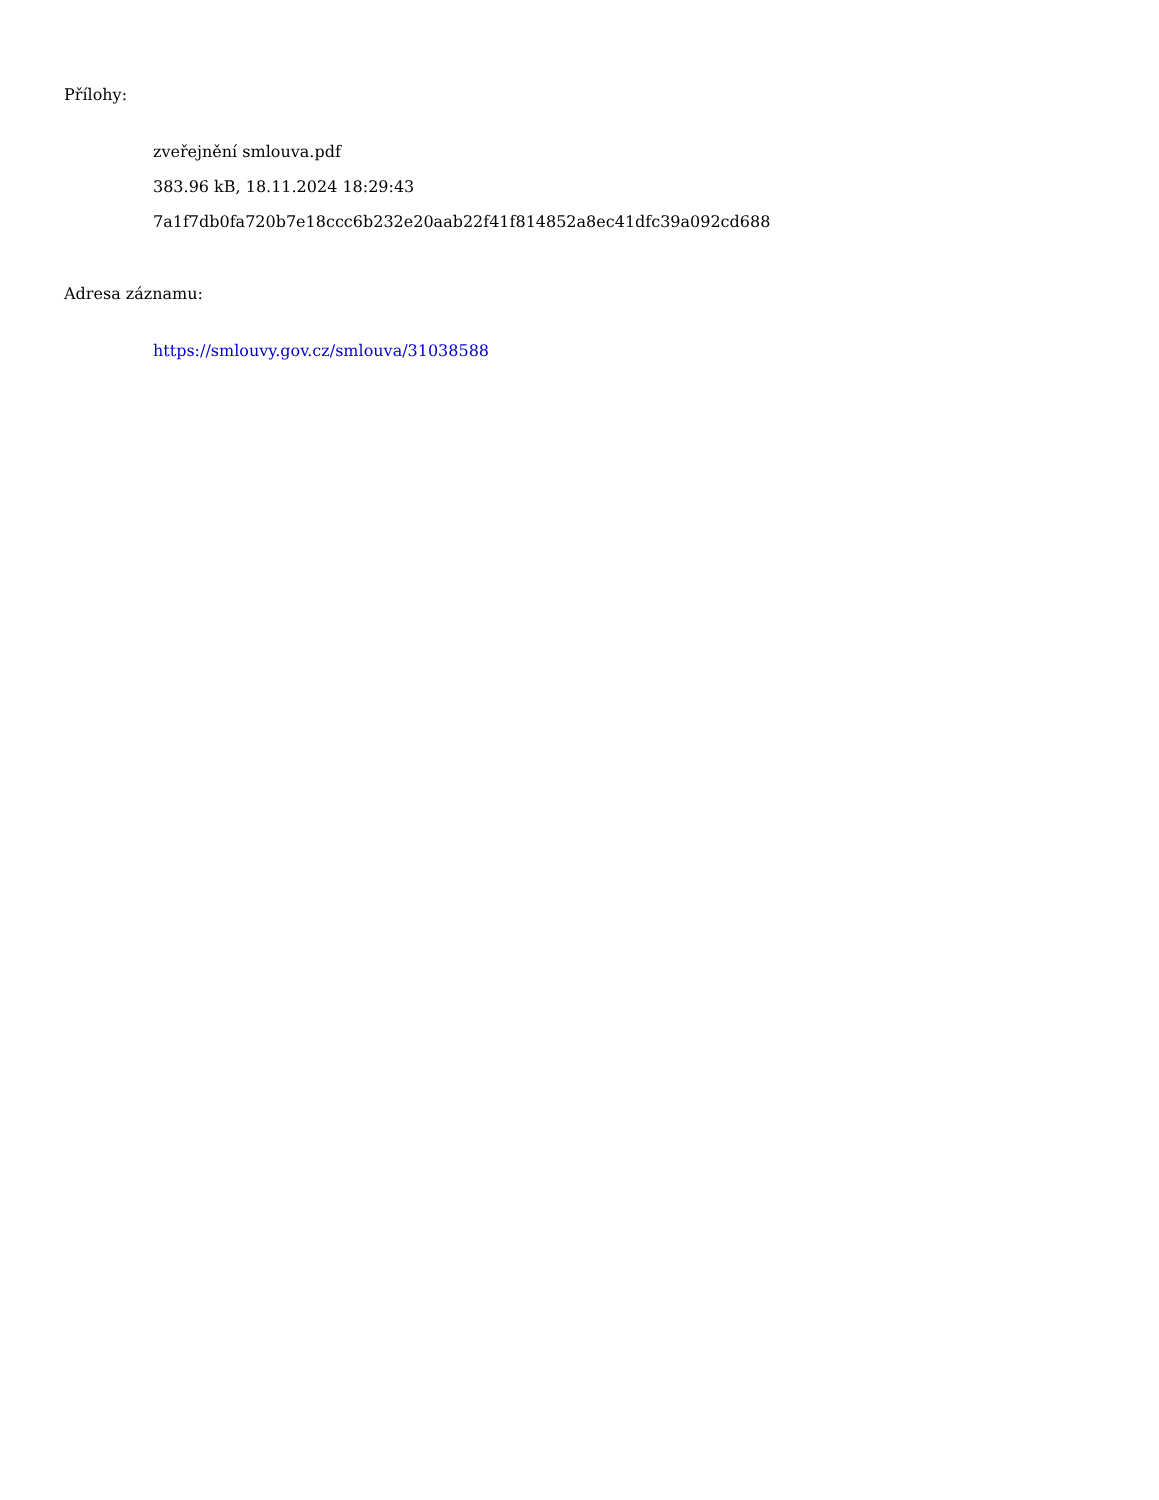Přílohy:
zveřejnění smlouva.pdf
383.96 kB, 18.11.2024 18:29:43
7a1f7db0fa720b7e18ccc6b232e20aab22f41f814852a8ec41dfc39a092cd688
Adresa záznamu:
https://smlouvy.gov.cz/smlouva/31038588